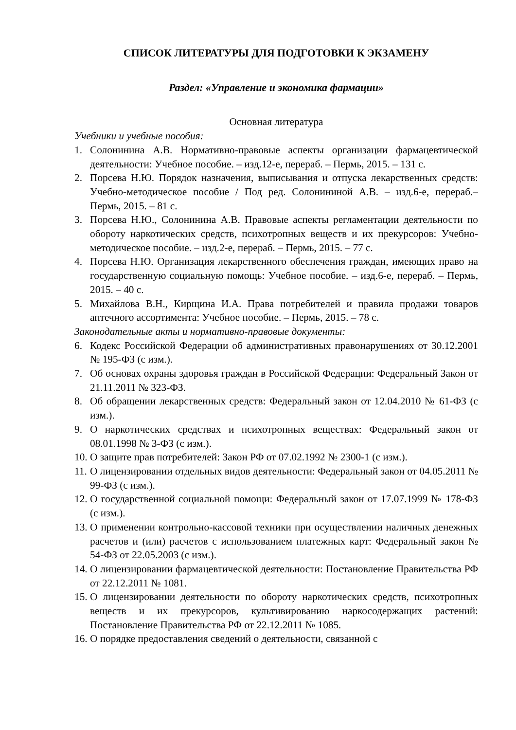СПИСОК ЛИТЕРАТУРЫ ДЛЯ ПОДГОТОВКИ К ЭКЗАМЕНУ
Раздел: «Управление и экономика фармации»
Основная литература
Учебники и учебные пособия:
1. Солонинина А.В. Нормативно-правовые аспекты организации фармацевтической деятельности: Учебное пособие. – изд.12-е, перераб. – Пермь, 2015. – 131 с.
2. Порсева Н.Ю. Порядок назначения, выписывания и отпуска лекарственных средств: Учебно-методическое пособие / Под ред. Солонининой А.В. – изд.6-е, перераб.– Пермь, 2015. – 81 с.
3. Порсева Н.Ю., Солонинина А.В. Правовые аспекты регламентации деятельности по обороту наркотических средств, психотропных веществ и их прекурсоров: Учебно-методическое пособие. – изд.2-е, перераб. – Пермь, 2015. – 77 с.
4. Порсева Н.Ю. Организация лекарственного обеспечения граждан, имеющих право на государственную социальную помощь: Учебное пособие. – изд.6-е, перераб. – Пермь, 2015. – 40 с.
5. Михайлова В.Н., Кирщина И.А. Права потребителей и правила продажи товаров аптечного ассортимента: Учебное пособие. – Пермь, 2015. – 78 с.
Законодательные акты и нормативно-правовые документы:
6. Кодекс Российской Федерации об административных правонарушениях от 30.12.2001 № 195-ФЗ (с изм.).
7. Об основах охраны здоровья граждан в Российской Федерации: Федеральный Закон от 21.11.2011 № 323-ФЗ.
8. Об обращении лекарственных средств: Федеральный закон от 12.04.2010 № 61-ФЗ (с изм.).
9. О наркотических средствах и психотропных веществах: Федеральный закон от 08.01.1998 № 3-ФЗ (с изм.).
10. О защите прав потребителей: Закон РФ от 07.02.1992 № 2300-1 (с изм.).
11. О лицензировании отдельных видов деятельности: Федеральный закон от 04.05.2011 № 99-ФЗ (с изм.).
12. О государственной социальной помощи: Федеральный закон от 17.07.1999 № 178-ФЗ (с изм.).
13. О применении контрольно-кассовой техники при осуществлении наличных денежных расчетов и (или) расчетов с использованием платежных карт: Федеральный закон № 54-ФЗ от 22.05.2003 (с изм.).
14. О лицензировании фармацевтической деятельности: Постановление Правительства РФ от 22.12.2011 № 1081.
15. О лицензировании деятельности по обороту наркотических средств, психотропных веществ и их прекурсоров, культивированию наркосодержащих растений: Постановление Правительства РФ от 22.12.2011 № 1085.
16. О порядке предоставления сведений о деятельности, связанной с